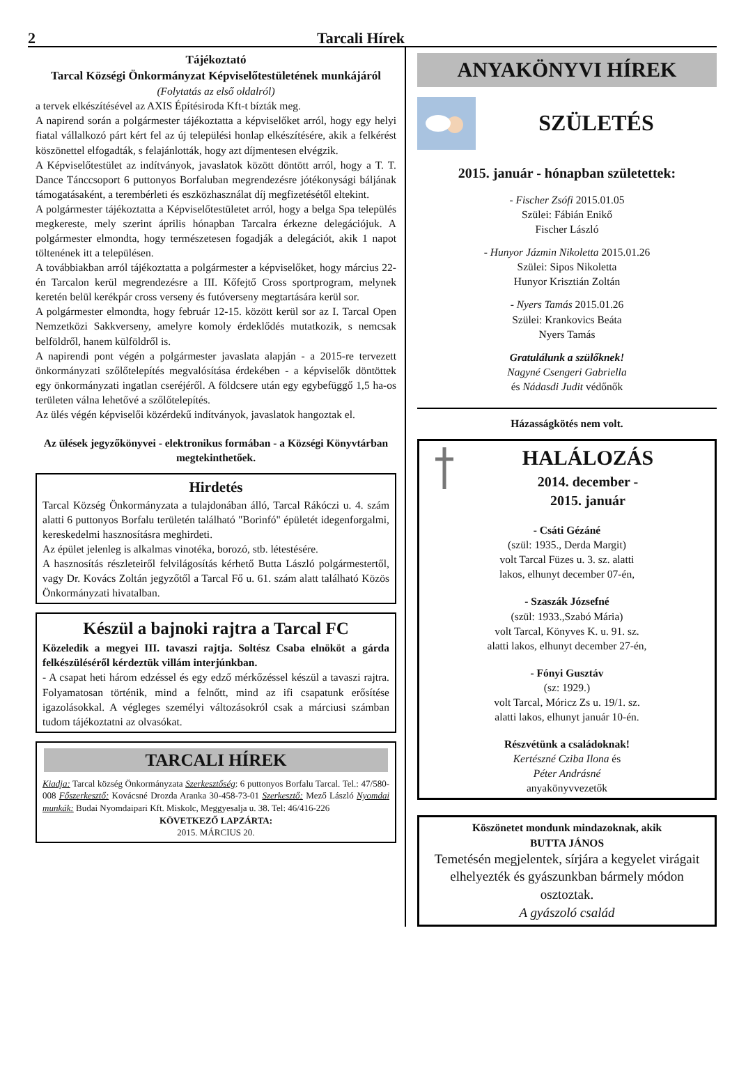2 Tarcali Hírek
Tájékoztató
Tarcal Községi Önkormányzat Képviselőtestületének munkájáról
(Folytatás az első oldalról)
a tervek elkészítésével az AXIS Építésiroda Kft-t bízták meg.
A napirend során a polgármester tájékoztatta a képviselőket arról, hogy egy helyi fiatal vállalkozó párt kért fel az új települési honlap elkészítésére, akik a felkérést köszönettel elfogadták, s felajánlották, hogy azt díjmentesen elvégzik.
A Képviselőtestület az indítványok, javaslatok között döntött arról, hogy a T. T. Dance Tánccsoport 6 puttonyos Borfaluban megrendezésre jótékonysági báljának támogatásaként, a terembérleti és eszközhasználat díj megfizetésétől eltekint.
A polgármester tájékoztatta a Képviselőtestületet arról, hogy a belga Spa település megkereste, mely szerint április hónapban Tarcalra érkezne delegációjuk. A polgármester elmondta, hogy természetesen fogadják a delegációt, akik 1 napot töltenének itt a településen.
A továbbiakban arról tájékoztatta a polgármester a képviselőket, hogy március 22-én Tarcalon kerül megrendezésre a III. Kőfejtő Cross sportprogram, melynek keretén belül kerékpár cross verseny és futóverseny megtartására kerül sor.
A polgármester elmondta, hogy február 12-15. között kerül sor az I. Tarcal Open Nemzetközi Sakkverseny, amelyre komoly érdeklődés mutatkozik, s nemcsak belföldről, hanem külföldről is.
A napirendi pont végén a polgármester javaslata alapján - a 2015-re tervezett önkormányzati szőlőtelepítés megvalósítása érdekében - a képviselők döntöttek egy önkormányzati ingatlan cseréjéről. A földcsere után egy egybefüggő 1,5 ha-os területen válna lehetővé a szőlőtelepítés.
Az ülés végén képviselői közérdekű indítványok, javaslatok hangoztak el.
Az ülések jegyzőkönyvei - elektronikus formában - a Községi Könyvtárban megtekinthetőek.
Hirdetés
Tarcal Község Önkormányzata a tulajdonában álló, Tarcal Rákóczi u. 4. szám alatti 6 puttonyos Borfalu területén található "Borinfó" épületét idegenforgalmi, kereskedelmi hasznosításra meghirdeti.
Az épület jelenleg is alkalmas vinotéka, borozó, stb. létestésére.
A hasznosítás részleteiről felvilágosítás kérhető Butta László polgármestertől, vagy Dr. Kovács Zoltán jegyzőtől a Tarcal Fő u. 61. szám alatt található Közös Önkormányzati hivatalban.
Készül a bajnoki rajtra a Tarcal FC
Közeledik a megyei III. tavaszi rajtja. Soltész Csaba elnököt a gárda felkészüléséről kérdeztük villám interjúnkban.
- A csapat heti három edzéssel és egy edző mérkőzéssel készül a tavaszi rajtra. Folyamatosan történik, mind a felnőtt, mind az ifi csapatunk erősítése igazolásokkal. A végleges személyi változásokról csak a márciusi számban tudom tájékoztatni az olvasókat.
TARCALI HÍREK
Kiadja: Tarcal község Önkormányzata Szerkesztőség: 6 puttonyos Borfalu Tarcal. Tel.: 47/580-008 Főszerkesztő: Kovácsné Drozda Aranka 30-458-73-01 Szerkesztő: Mező László Nyomdai munkák: Budai Nyomdaipari Kft. Miskolc, Meggyesalja u. 38. Tel: 46/416-226
KÖVETKEZŐ LAPZÁRTA:
2015. MÁRCIUS 20.
ANYAKÖNYVI HÍREK
SZÜLETÉS
2015. január - hónapban születettek:
- Fischer Zsófi 2015.01.05
Szülei: Fábián Enikő
Fischer László
- Hunyor Jázmin Nikoletta 2015.01.26
Szülei: Sipos Nikoletta
Hunyor Krisztián Zoltán
- Nyers Tamás 2015.01.26
Szülei: Krankovics Beáta
Nyers Tamás
Gratulálunk a szülőknek!
Nagyné Csengeri Gabriella
és Nádasdi Judit védőnők
Házasságkötés nem volt.
HALÁLOZÁS
2014. december -
2015. január
- Csáti Gézáné
(szül: 1935., Derda Margit)
volt Tarcal Füzes u. 3. sz. alatti
lakos, elhunyt december 07-én,
- Szaszák Józsefné
(szül: 1933.,Szabó Mária)
volt Tarcal, Könyves K. u. 91. sz.
alatti lakos, elhunyt december 27-én,
- Fónyi Gusztáv
(sz: 1929.)
volt Tarcal, Móricz Zs u. 19/1. sz.
alatti lakos, elhunyt január 10-én.
Részvétünk a családoknak!
Kertészné Cziba Ilona és
Péter Andrásné
anyakönyvvezetők
Köszönetet mondunk mindazoknak, akik
BUTTA JÁNOS
Temetésén megjelentek, sírjára a kegyelet virágait elhelyezték és gyászunkban bármely módon osztoztak.
A gyászoló család